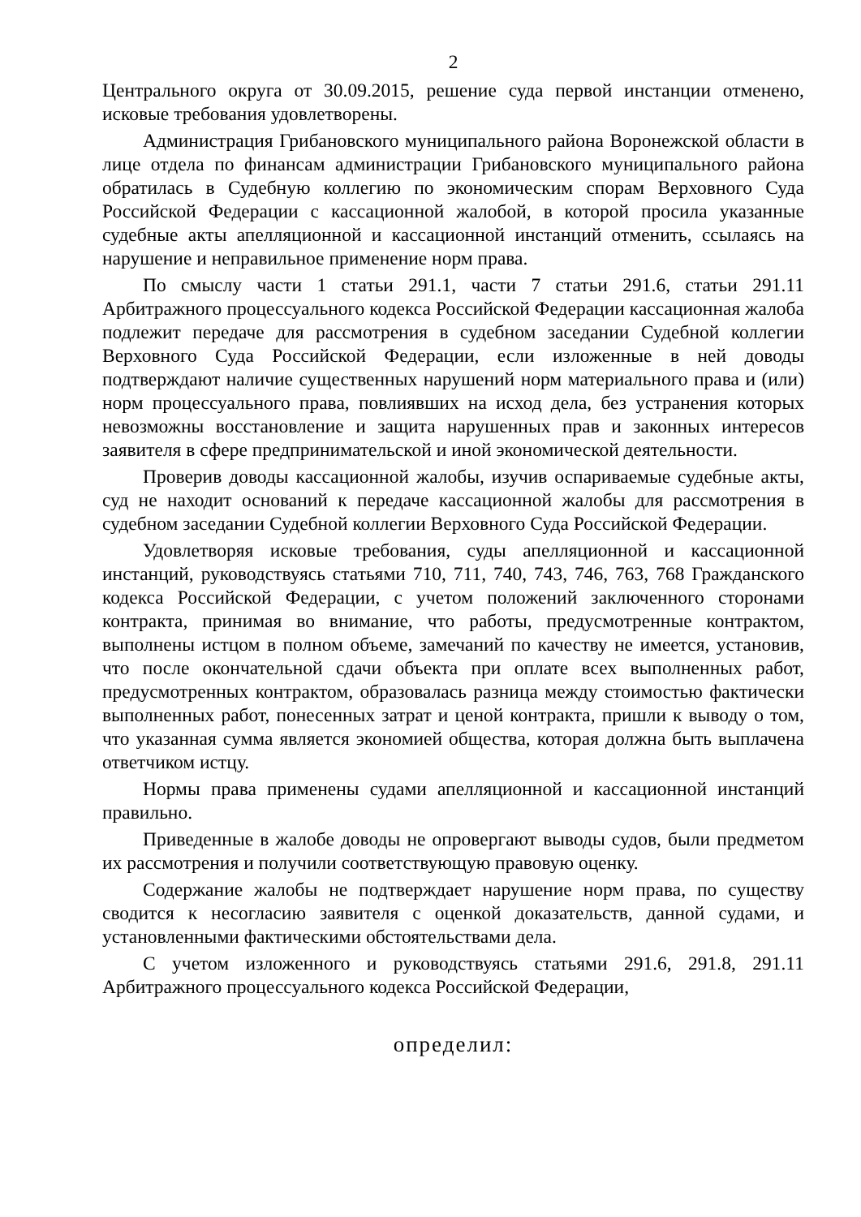2
Центрального округа от 30.09.2015, решение суда первой инстанции отменено, исковые требования удовлетворены.
Администрация Грибановского муниципального района Воронежской области в лице отдела по финансам администрации Грибановского муниципального района обратилась в Судебную коллегию по экономическим спорам Верховного Суда Российской Федерации с кассационной жалобой, в которой просила указанные судебные акты апелляционной и кассационной инстанций отменить, ссылаясь на нарушение и неправильное применение норм права.
По смыслу части 1 статьи 291.1, части 7 статьи 291.6, статьи 291.11 Арбитражного процессуального кодекса Российской Федерации кассационная жалоба подлежит передаче для рассмотрения в судебном заседании Судебной коллегии Верховного Суда Российской Федерации, если изложенные в ней доводы подтверждают наличие существенных нарушений норм материального права и (или) норм процессуального права, повлиявших на исход дела, без устранения которых невозможны восстановление и защита нарушенных прав и законных интересов заявителя в сфере предпринимательской и иной экономической деятельности.
Проверив доводы кассационной жалобы, изучив оспариваемые судебные акты, суд не находит оснований к передаче кассационной жалобы для рассмотрения в судебном заседании Судебной коллегии Верховного Суда Российской Федерации.
Удовлетворяя исковые требования, суды апелляционной и кассационной инстанций, руководствуясь статьями 710, 711, 740, 743, 746, 763, 768 Гражданского кодекса Российской Федерации, с учетом положений заключенного сторонами контракта, принимая во внимание, что работы, предусмотренные контрактом, выполнены истцом в полном объеме, замечаний по качеству не имеется, установив, что после окончательной сдачи объекта при оплате всех выполненных работ, предусмотренных контрактом, образовалась разница между стоимостью фактически выполненных работ, понесенных затрат и ценой контракта, пришли к выводу о том, что указанная сумма является экономией общества, которая должна быть выплачена ответчиком истцу.
Нормы права применены судами апелляционной и кассационной инстанций правильно.
Приведенные в жалобе доводы не опровергают выводы судов, были предметом их рассмотрения и получили соответствующую правовую оценку.
Содержание жалобы не подтверждает нарушение норм права, по существу сводится к несогласию заявителя с оценкой доказательств, данной судами, и установленными фактическими обстоятельствами дела.
С учетом изложенного и руководствуясь статьями 291.6, 291.8, 291.11 Арбитражного процессуального кодекса Российской Федерации,
определил: